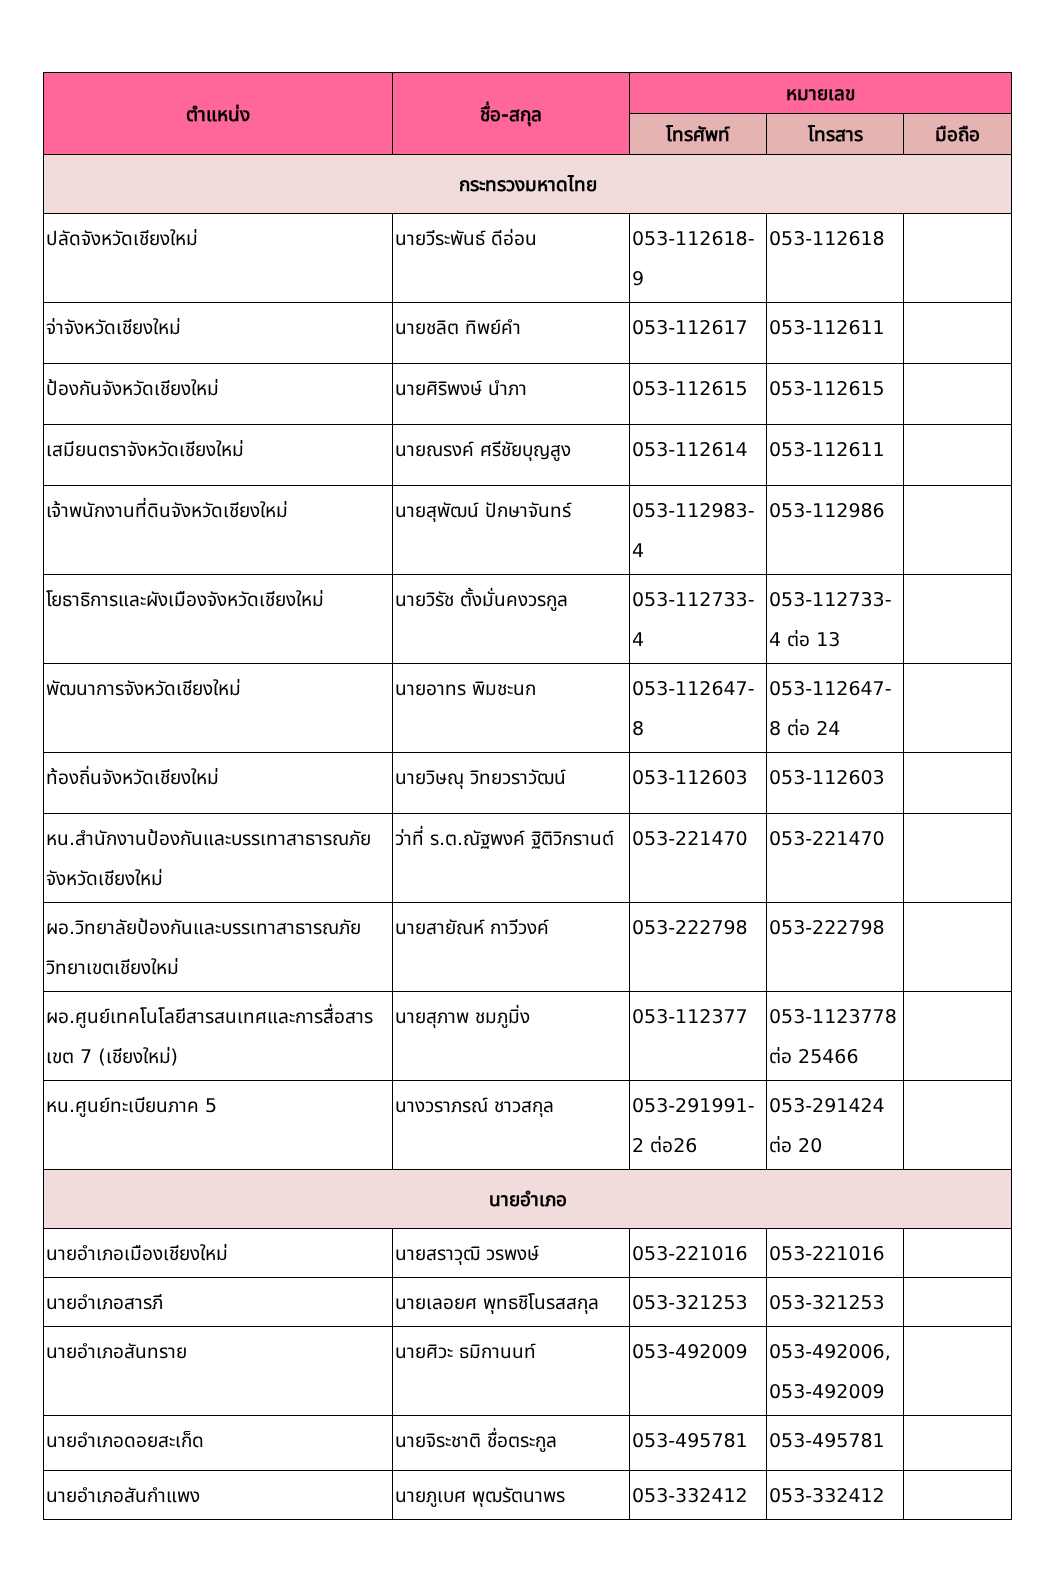| ตำแหน่ง | ชื่อ-สกุล | หมายเลข | | |
| --- | --- | --- | --- | --- |
| | | โทรศัพท์ | โทรสาร | มือถือ |
| กระทรวงมหาดไทย | | | | |
| ปลัดจังหวัดเชียงใหม่ | นายวีระพันธ์ ดีอ่อน | 053-112618-9 | 053-112618 | |
| จ่าจังหวัดเชียงใหม่ | นายชลิต ทิพย์คำ | 053-112617 | 053-112611 | |
| ป้องกันจังหวัดเชียงใหม่ | นายศิริพงษ์ นำภา | 053-112615 | 053-112615 | |
| เสมียนตราจังหวัดเชียงใหม่ | นายณรงค์ ศรีชัยบุญสูง | 053-112614 | 053-112611 | |
| เจ้าพนักงานที่ดินจังหวัดเชียงใหม่ | นายสุพัฒน์ ปักษาจันทร์ | 053-112983-4 | 053-112986 | |
| โยธาธิการและผังเมืองจังหวัดเชียงใหม่ | นายวิรัช ตั้งมั่นคงวรกูล | 053-112733-4 | 053-112733-4 ต่อ 13 | |
| พัฒนาการจังหวัดเชียงใหม่ | นายอาทร พิมชะนก | 053-112647-8 | 053-112647-8 ต่อ 24 | |
| ท้องถิ่นจังหวัดเชียงใหม่ | นายวิษณุ วิทยวราวัฒน์ | 053-112603 | 053-112603 | |
| หน.สำนักงานป้องกันและบรรเทาสาธารณภัยจังหวัดเชียงใหม่ | ว่าที่ ร.ต.ณัฐพงค์ ฐิติวิกรานต์ | 053-221470 | 053-221470 | |
| ผอ.วิทยาลัยป้องกันและบรรเทาสาธารณภัย วิทยาเขตเชียงใหม่ | นายสายัณห์ กาวีวงค์ | 053-222798 | 053-222798 | |
| ผอ.ศูนย์เทคโนโลยีสารสนเทศและการสื่อสารเขต 7 (เชียงใหม่) | นายสุภาพ ชมภูมิ่ง | 053-112377 | 053-1123778 ต่อ 25466 | |
| หน.ศูนย์ทะเบียนภาค 5 | นางวราภรณ์ ชาวสกุล | 053-291991-2 ต่อ26 | 053-291424 ต่อ 20 | |
| นายอำเภอ | | | | |
| นายอำเภอเมืองเชียงใหม่ | นายสราวุฒิ วรพงษ์ | 053-221016 | 053-221016 | |
| นายอำเภอสารภี | นายเลอยศ พุทธชิโนรสสกุล | 053-321253 | 053-321253 | |
| นายอำเภอสันทราย | นายศิวะ ธมิกานนท์ | 053-492009 | 053-492006, 053-492009 | |
| นายอำเภอดอยสะเก็ด | นายจิระชาติ ชื่อตระกูล | 053-495781 | 053-495781 | |
| นายอำเภอสันกำแพง | นายภูเบศ พุฒรัตนาพร | 053-332412 | 053-332412 | |